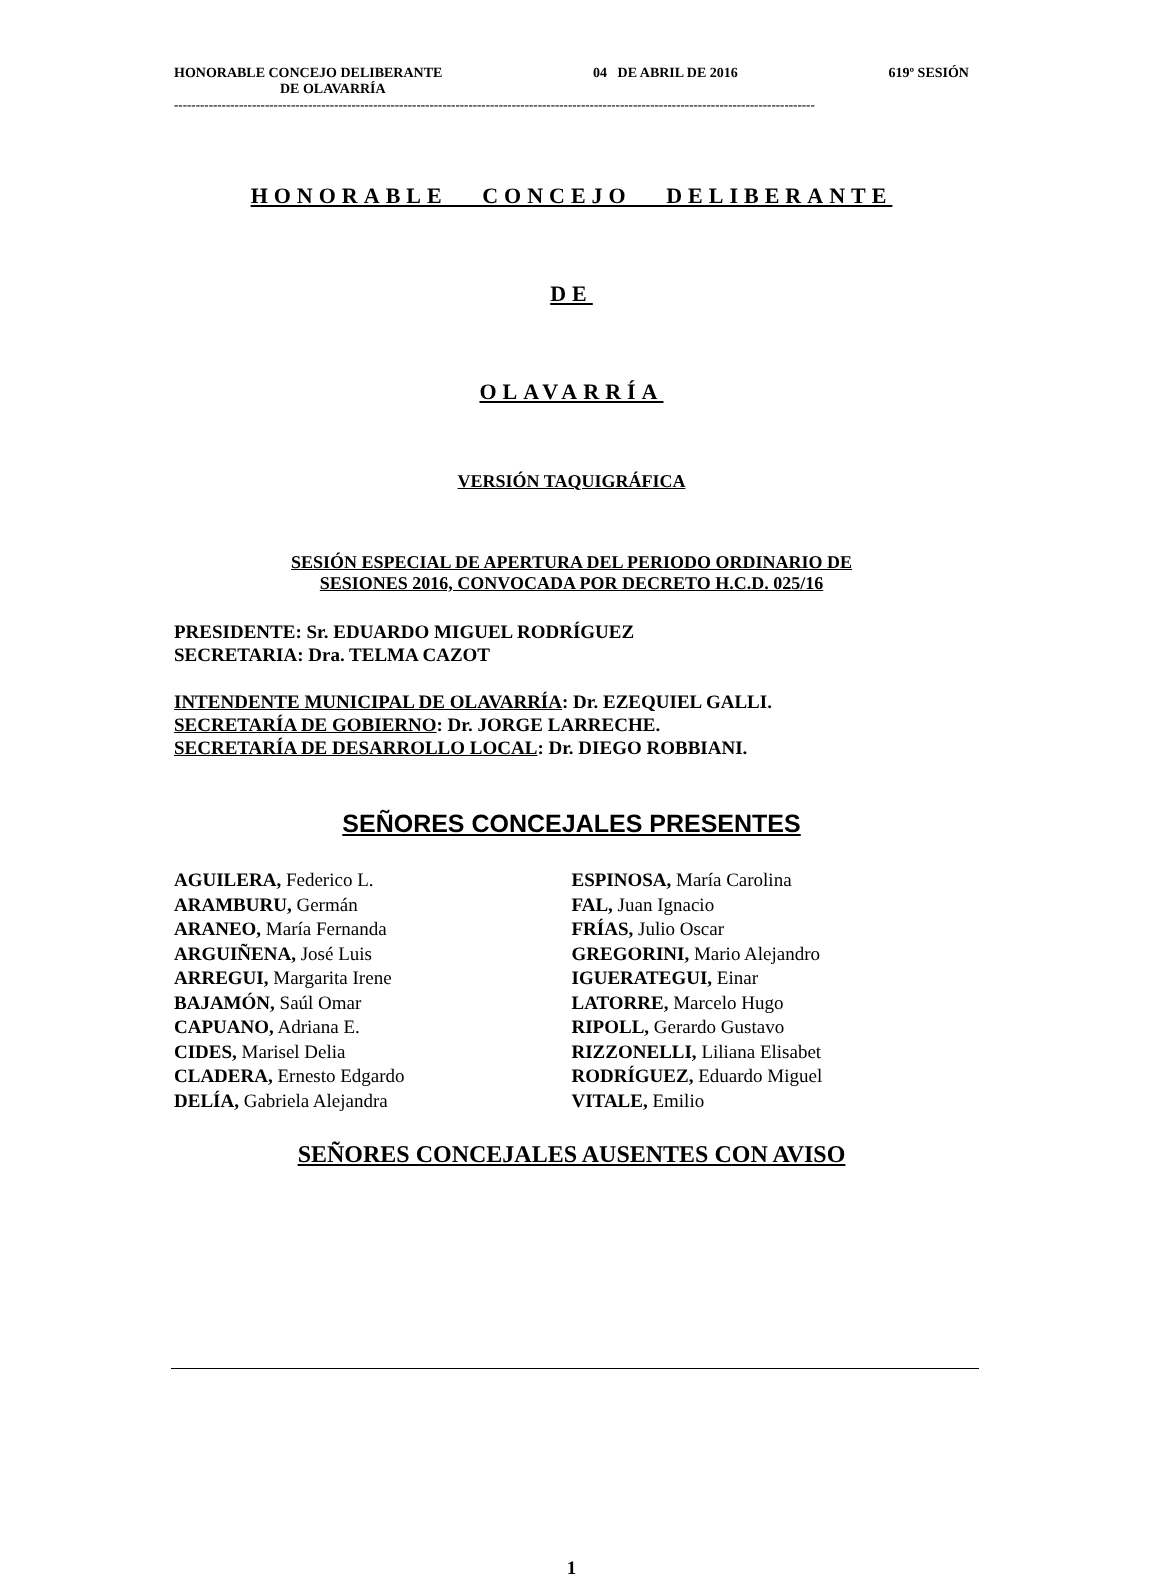HONORABLE CONCEJO DELIBERANTE 04 DE ABRIL DE 2016 619º SESIÓN
DE OLAVARRÍA
----------------------------------------------------------------------------------------------------------------------------------------------------
HONORABLE CONCEJO DELIBERANTE
DE
OLAVARRÍA
VERSIÓN TAQUIGRÁFICA
SESIÓN ESPECIAL DE APERTURA DEL PERIODO ORDINARIO DE
SESIONES 2016, CONVOCADA POR DECRETO H.C.D. 025/16
PRESIDENTE: Sr. EDUARDO MIGUEL RODRÍGUEZ
SECRETARIA: Dra. TELMA CAZOT
INTENDENTE MUNICIPAL DE OLAVARRÍA: Dr. EZEQUIEL GALLI.
SECRETARÍA DE GOBIERNO: Dr. JORGE LARRECHE.
SECRETARÍA DE DESARROLLO LOCAL: Dr. DIEGO ROBBIANI.
SEÑORES CONCEJALES PRESENTES
AGUILERA, Federico L.
ARAMBURU, Germán
ARANEO, María Fernanda
ARGUIÑENA, José Luis
ARREGUI, Margarita Irene
BAJAMÓN, Saúl Omar
CAPUANO, Adriana E.
CIDES, Marisel Delia
CLADERA, Ernesto Edgardo
DELÍA, Gabriela Alejandra
ESPINOSA, María Carolina
FAL, Juan Ignacio
FRÍAS, Julio Oscar
GREGORINI, Mario Alejandro
IGUERATEGUI, Einar
LATORRE, Marcelo Hugo
RIPOLL, Gerardo Gustavo
RIZZONELLI, Liliana Elisabet
RODRÍGUEZ, Eduardo Miguel
VITALE, Emilio
SEÑORES CONCEJALES AUSENTES CON AVISO
1